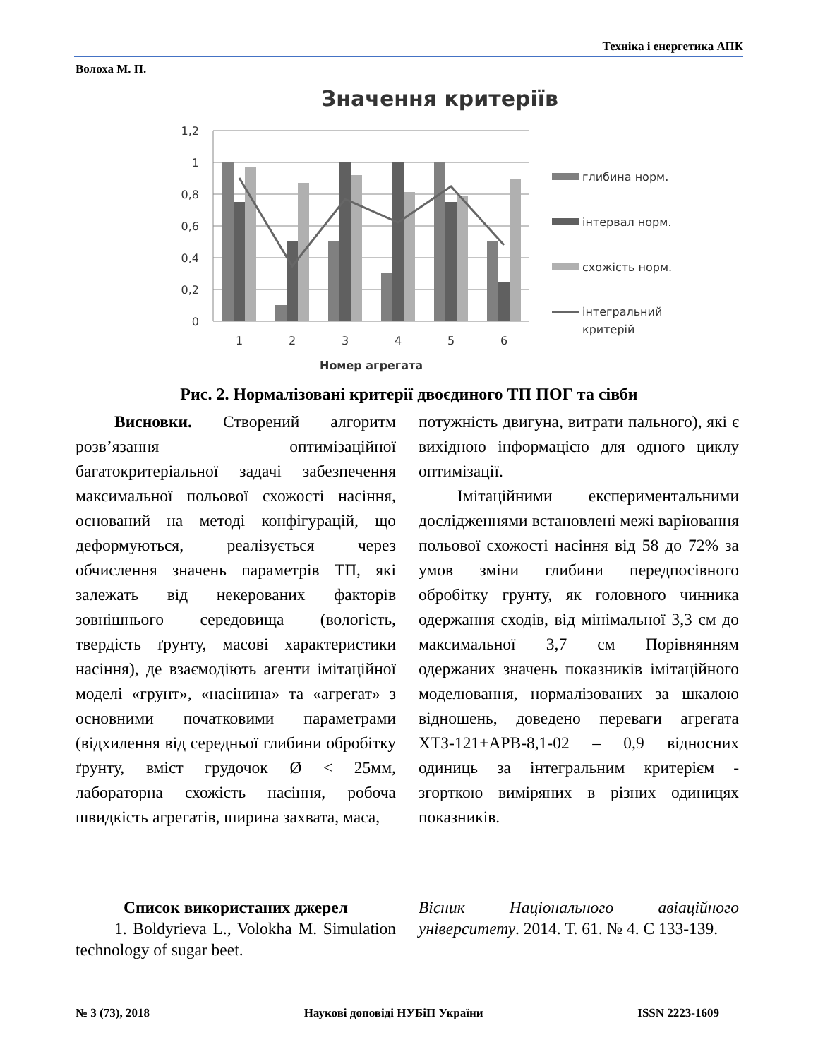Техніка і енергетика АПК
Волоха М. П.
Значення критеріїв
1,2
1
0,8
0,6
0,4
0,2
0
1
2
3
4
5
6
Номер агрегата
глибина норм.
інтервал норм.
схожість норм.
інтегральний
критерій
Рис. 2. Нормалізовані критерії двоєдиного ТП ПОГ та сівби
Висновки. Створений алгоритм розв’язання оптимізаційної багатокритеріальної задачі забезпечення максимальної польової схожості насіння, оснований на методі конфігурацій, що деформуються, реалізується через обчислення значень параметрів ТП, які залежать від некерованих факторів зовнішнього середовища (вологість, твердість ґрунту, масові характеристики насіння), де взаємодіють агенти імітаційної моделі «грунт», «насінина» та «агрегат» з основними початковими параметрами (відхилення від середньої глибини обробітку ґрунту, вміст грудочок Ø < 25мм, лабораторна схожість насіння, робоча швидкість агрегатів, ширина захвата, маса,
потужність двигуна, витрати пального), які є вихідною інформацією для одного циклу оптимізації.
Імітаційними експериментальними дослідженнями встановлені межі варіювання польової схожості насіння від 58 до 72% за умов зміни глибини передпосівного обробітку грунту, як головного чинника одержання сходів, від мінімальної 3,3 см до максимальної 3,7 см Порівнянням одержаних значень показників імітаційного моделювання, нормалізованих за шкалою відношень, доведено переваги агрегата ХТЗ-121+АРВ-8,1-02 – 0,9 відносних одиниць за інтегральним критерієм - згорткою виміряних в різних одиницях показників.
Список використаних джерел
1. Boldyrieva L., Volokha M. Simulation technology of sugar beet.
Вісник Національного авіаційного університету. 2014. Т. 61. № 4. С 133-139.
№ 3 (73), 2018 Наукові доповіді НУБіП України ISSN 2223-1609